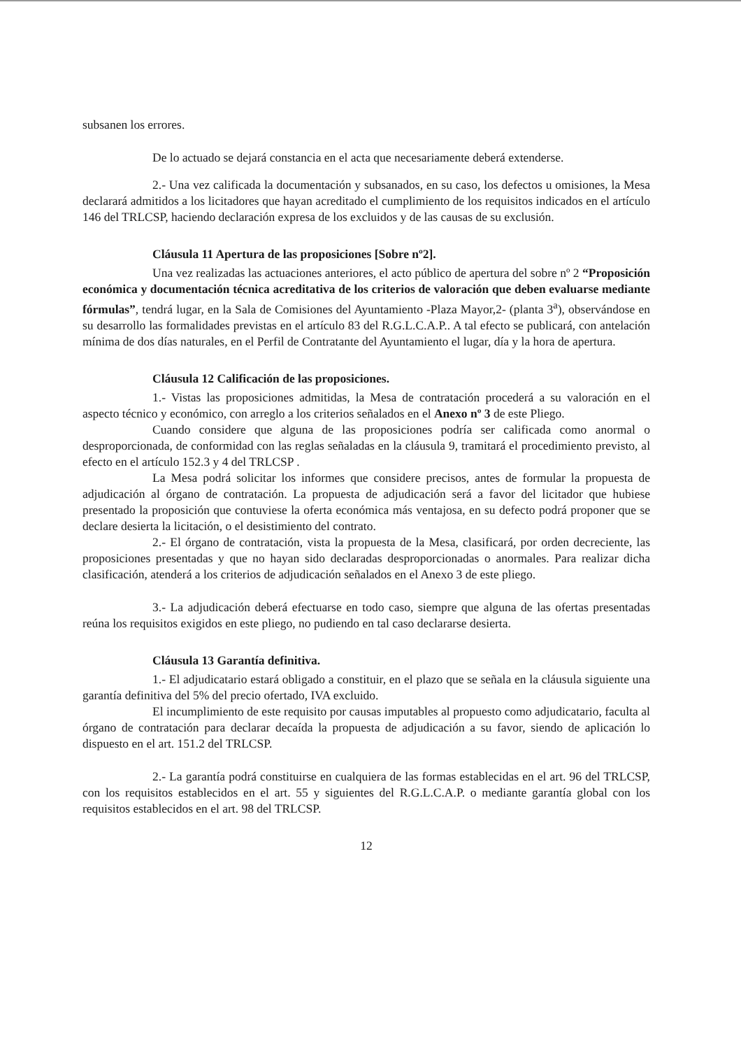subsanen los errores.
De lo actuado se dejará constancia en el acta que necesariamente deberá extenderse.
2.- Una vez calificada la documentación y subsanados, en su caso, los defectos u omisiones, la Mesa declarará admitidos a los licitadores que hayan acreditado el cumplimiento de los requisitos indicados en el artículo 146 del TRLCSP, haciendo declaración expresa de los excluidos y de las causas de su exclusión.
Cláusula 11 Apertura de las proposiciones [Sobre nº2].
Una vez realizadas las actuaciones anteriores, el acto público de apertura del sobre nº 2 “Proposición económica y documentación técnica acreditativa de los criterios de valoración que deben evaluarse mediante fórmulas”, tendrá lugar, en la Sala de Comisiones del Ayuntamiento -Plaza Mayor,2- (planta 3<sup>a</sup>), observándose en su desarrollo las formalidades previstas en el artículo 83 del R.G.L.C.A.P.. A tal efecto se publicará, con antelación mínima de dos días naturales, en el Perfil de Contratante del Ayuntamiento el lugar, día y la hora de apertura.
Cláusula 12 Calificación de las proposiciones.
1.- Vistas las proposiciones admitidas, la Mesa de contratación procederá a su valoración en el aspecto técnico y económico, con arreglo a los criterios señalados en el Anexo nº 3 de este Pliego.
Cuando considere que alguna de las proposiciones podría ser calificada como anormal o desproporcionada, de conformidad con las reglas señaladas en la cláusula 9, tramitará el procedimiento previsto, al efecto en el artículo 152.3 y 4 del TRLCSP .
La Mesa podrá solicitar los informes que considere precisos, antes de formular la propuesta de adjudicación al órgano de contratación. La propuesta de adjudicación será a favor del licitador que hubiese presentado la proposición que contuviese la oferta económica más ventajosa, en su defecto podrá proponer que se declare desierta la licitación, o el desistimiento del contrato.
2.- El órgano de contratación, vista la propuesta de la Mesa, clasificará, por orden decreciente, las proposiciones presentadas y que no hayan sido declaradas desproporcionadas o anormales. Para realizar dicha clasificación, atenderá a los criterios de adjudicación señalados en el Anexo 3 de este pliego.
3.- La adjudicación deberá efectuarse en todo caso, siempre que alguna de las ofertas presentadas reúna los requisitos exigidos en este pliego, no pudiendo en tal caso declararse desierta.
Cláusula 13 Garantía definitiva.
1.- El adjudicatario estará obligado a constituir, en el plazo que se señala en la cláusula siguiente una garantía definitiva del 5% del precio ofertado, IVA excluido.
El incumplimiento de este requisito por causas imputables al propuesto como adjudicatario, faculta al órgano de contratación para declarar decaída la propuesta de adjudicación a su favor, siendo de aplicación lo dispuesto en el art. 151.2 del TRLCSP.
2.- La garantía podrá constituirse en cualquiera de las formas establecidas en el art. 96 del TRLCSP, con los requisitos establecidos en el art. 55 y siguientes del R.G.L.C.A.P. o mediante garantía global con los requisitos establecidos en el art. 98 del TRLCSP.
12